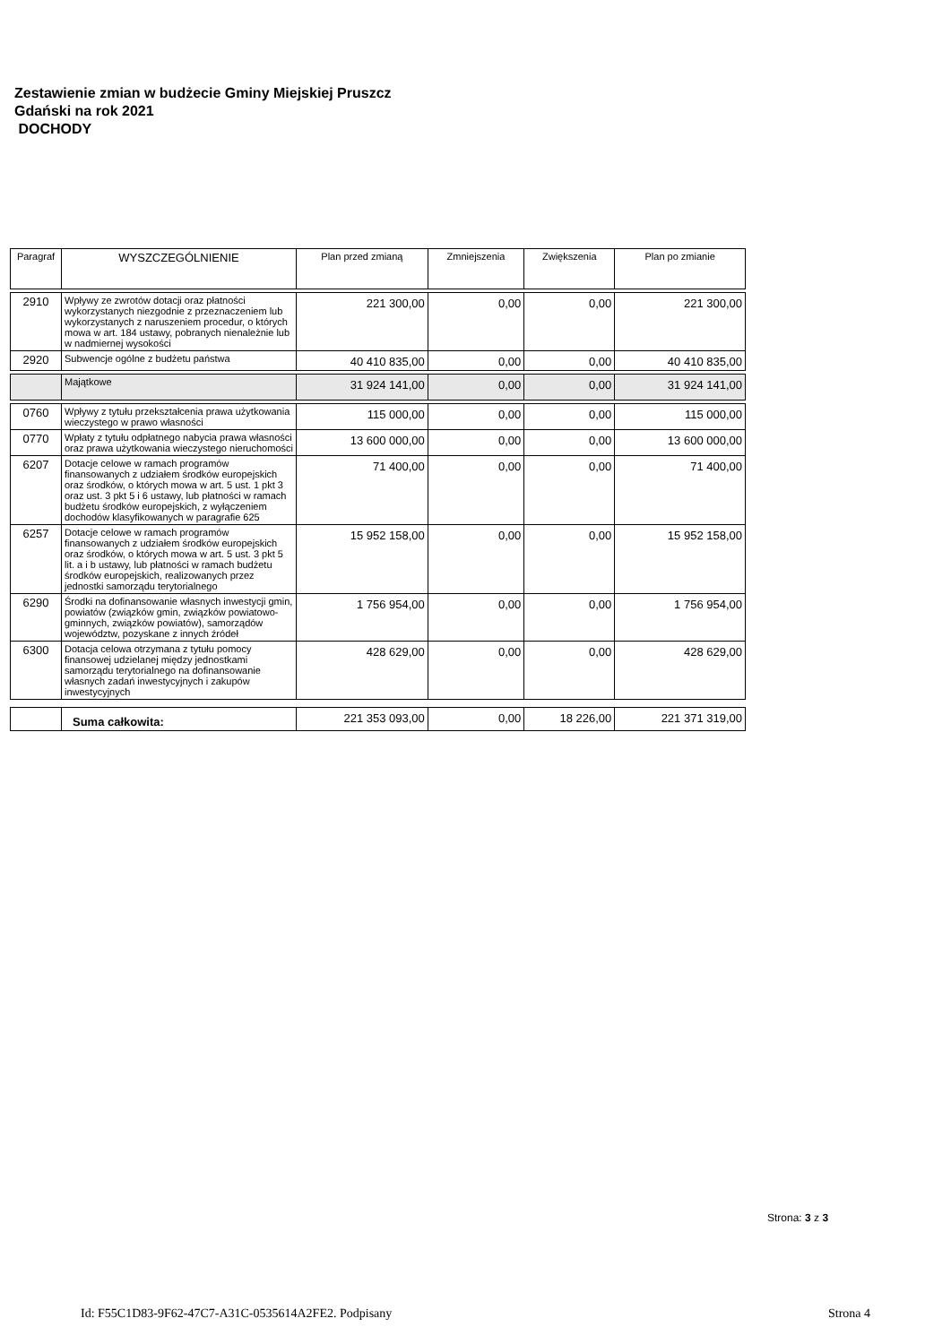Zestawienie zmian w budżecie Gminy Miejskiej Pruszcz
Gdański na rok 2021
DOCHODY
| Paragraf | WYSZCZEGÓLNIENIE | Plan przed zmianą | Zmniejszenia | Zwiększenia | Plan po zmianie |
| --- | --- | --- | --- | --- | --- |
| 2910 | Wpływy ze zwrotów dotacji oraz płatności wykorzystanych niezgodnie z przeznaczeniem lub wykorzystanych z naruszeniem procedur, o których mowa w art. 184 ustawy, pobranych nienależnie lub w nadmiernej wysokości | 221 300,00 | 0,00 | 0,00 | 221 300,00 |
| 2920 | Subwencje ogólne z budżetu państwa | 40 410 835,00 | 0,00 | 0,00 | 40 410 835,00 |
| | Majątkowe | 31 924 141,00 | 0,00 | 0,00 | 31 924 141,00 |
| 0760 | Wpływy z tytułu przekształcenia prawa użytkowania wieczystego w prawo własności | 115 000,00 | 0,00 | 0,00 | 115 000,00 |
| 0770 | Wpłaty z tytułu odpłatnego nabycia prawa własności oraz prawa użytkowania wieczystego nieruchomości | 13 600 000,00 | 0,00 | 0,00 | 13 600 000,00 |
| 6207 | Dotacje celowe w ramach programów finansowanych z udziałem środków europejskich oraz środków, o których mowa w art. 5 ust. 1 pkt 3 oraz ust. 3 pkt 5 i 6 ustawy, lub płatności w ramach budżetu środków europejskich, z wyłączeniem dochodów klasyfikowanych w paragrafie 625 | 71 400,00 | 0,00 | 0,00 | 71 400,00 |
| 6257 | Dotacje celowe w ramach programów finansowanych z udziałem środków europejskich oraz środków, o których mowa w art. 5 ust. 3 pkt 5 lit. a i b ustawy, lub płatności w ramach budżetu środków europejskich, realizowanych przez jednostki samorządu terytorialnego | 15 952 158,00 | 0,00 | 0,00 | 15 952 158,00 |
| 6290 | Środki na dofinansowanie własnych inwestycji gmin, powiatów (związków gmin, związków powiatowo-gminnych, związków powiatów), samorządów województw, pozyskane z innych źródeł | 1 756 954,00 | 0,00 | 0,00 | 1 756 954,00 |
| 6300 | Dotacja celowa otrzymana z tytułu pomocy finansowej udzielanej między jednostkami samorządu terytorialnego na dofinansowanie własnych zadań inwestycyjnych i zakupów inwestycyjnych | 428 629,00 | 0,00 | 0,00 | 428 629,00 |
| | Suma całkowita: | 221 353 093,00 | 0,00 | 18 226,00 | 221 371 319,00 |
Strona: 3 z 3
Id: F55C1D83-9F62-47C7-A31C-0535614A2FE2. Podpisany
Strona 4